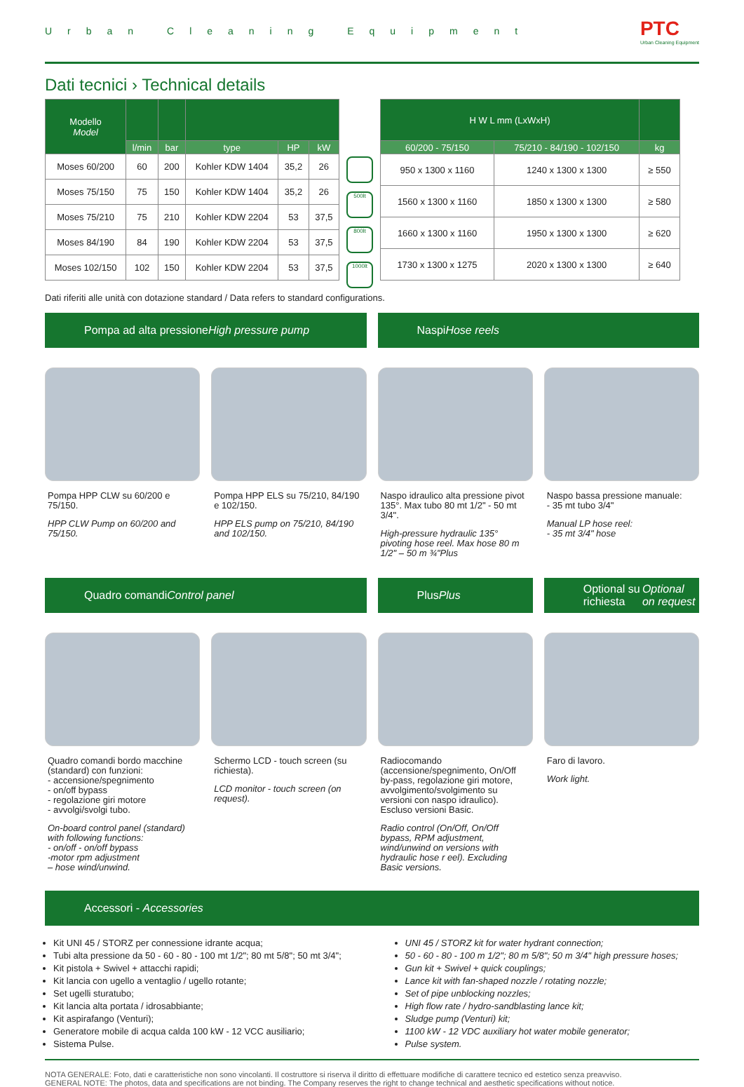Urban Cleaning Equipment PTC
Urban Cleaning Equipment
Dati tecnici › Technical details
| Modello Model | | | | | |
| --- | --- | --- | --- | --- | --- |
| | l/min | bar | type | HP | kW |
| Moses 60/200 | 60 | 200 | Kohler KDW 1404 | 35,2 | 26 |
| Moses 75/150 | 75 | 150 | Kohler KDW 1404 | 35,2 | 26 |
| Moses 75/210 | 75 | 210 | Kohler KDW 2204 | 53 | 37,5 |
| Moses 84/190 | 84 | 190 | Kohler KDW 2204 | 53 | 37,5 |
| Moses 102/150 | 102 | 150 | Kohler KDW 2204 | 53 | 37,5 |
500lt
800lt
1000lt
| H W L mm (LxWxH) | | |
| --- | --- | --- |
| 60/200 - 75/150 | 75/210 - 84/190 - 102/150 | kg |
| 950 x 1300 x 1160 | 1240 x 1300 x 1300 | ≥ 550 |
| 1560 x 1300 x 1160 | 1850 x 1300 x 1300 | ≥ 580 |
| 1660 x 1300 x 1160 | 1950 x 1300 x 1300 | ≥ 620 |
| 1730 x 1300 x 1275 | 2020 x 1300 x 1300 | ≥ 640 |
Dati riferiti alle unità con dotazione standard / Data refers to standard configurations.
Pompa ad alta pressione
High pressure pump
Naspi
Hose reels
Pompa HPP CLW su 60/200 e 75/150.
HPP CLW Pump on 60/200 and 75/150.
Pompa HPP ELS su 75/210, 84/190 e 102/150.
HPP ELS pump on 75/210, 84/190 and 102/150.
Naspo idraulico alta pressione pivot 135°. Max tubo 80 mt 1/2" - 50 mt 3/4".
High-pressure hydraulic 135° pivoting hose reel. Max hose 80 m 1/2" – 50 m ¾"Plus
Naspo bassa pressione manuale:
- 35 mt tubo 3/4"
Manual LP hose reel:
- 35 mt 3/4" hose
Quadro comandi
Control panel
Plus
Plus
Optional su richiesta
Optional on request
Quadro comandi bordo macchine (standard) con funzioni:
- accensione/spegnimento
- on/off bypass
- regolazione giri motore
- avvolgi/svolgi tubo.
On-board control panel (standard) with following functions:
- on/off - on/off bypass
-motor rpm adjustment
– hose wind/unwind.
Schermo LCD - touch screen (su richiesta).
LCD monitor - touch screen (on request).
Radiocomando (accensione/spegnimento, On/Off by-pass, regolazione giri motore, avvolgimento/svolgimento su versioni con naspo idraulico). Escluso versioni Basic.
Radio control (On/Off, On/Off bypass, RPM adjustment, wind/unwind on versions with hydraulic hose r eel). Excluding Basic versions.
Faro di lavoro.
Work light.
Accessori - Accessories
Kit UNI 45 / STORZ per connessione idrante acqua;
Tubi alta pressione da 50 - 60 - 80 - 100 mt 1/2"; 80 mt 5/8"; 50 mt 3/4";
Kit pistola + Swivel + attacchi rapidi;
Kit lancia con ugello a ventaglio / ugello rotante;
Set ugelli sturatubo;
Kit lancia alta portata / idrosabbiante;
Kit aspirafango (Venturi);
Generatore mobile di acqua calda 100 kW - 12 VCC ausiliario;
Sistema Pulse.
UNI 45 / STORZ kit for water hydrant connection;
50 - 60 - 80 - 100 m 1/2"; 80 m 5/8"; 50 m 3/4" high pressure hoses;
Gun kit + Swivel + quick couplings;
Lance kit with fan-shaped nozzle / rotating nozzle;
Set of pipe unblocking nozzles;
High flow rate / hydro-sandblasting lance kit;
Sludge pump (Venturi) kit;
1100 kW - 12 VDC auxiliary hot water mobile generator;
Pulse system.
NOTA GENERALE: Foto, dati e caratteristiche non sono vincolanti. Il costruttore si riserva il diritto di effettuare modifiche di carattere tecnico ed estetico senza preavviso.
GENERAL NOTE: The photos, data and specifications are not binding. The Company reserves the right to change technical and aesthetic specifications without notice.